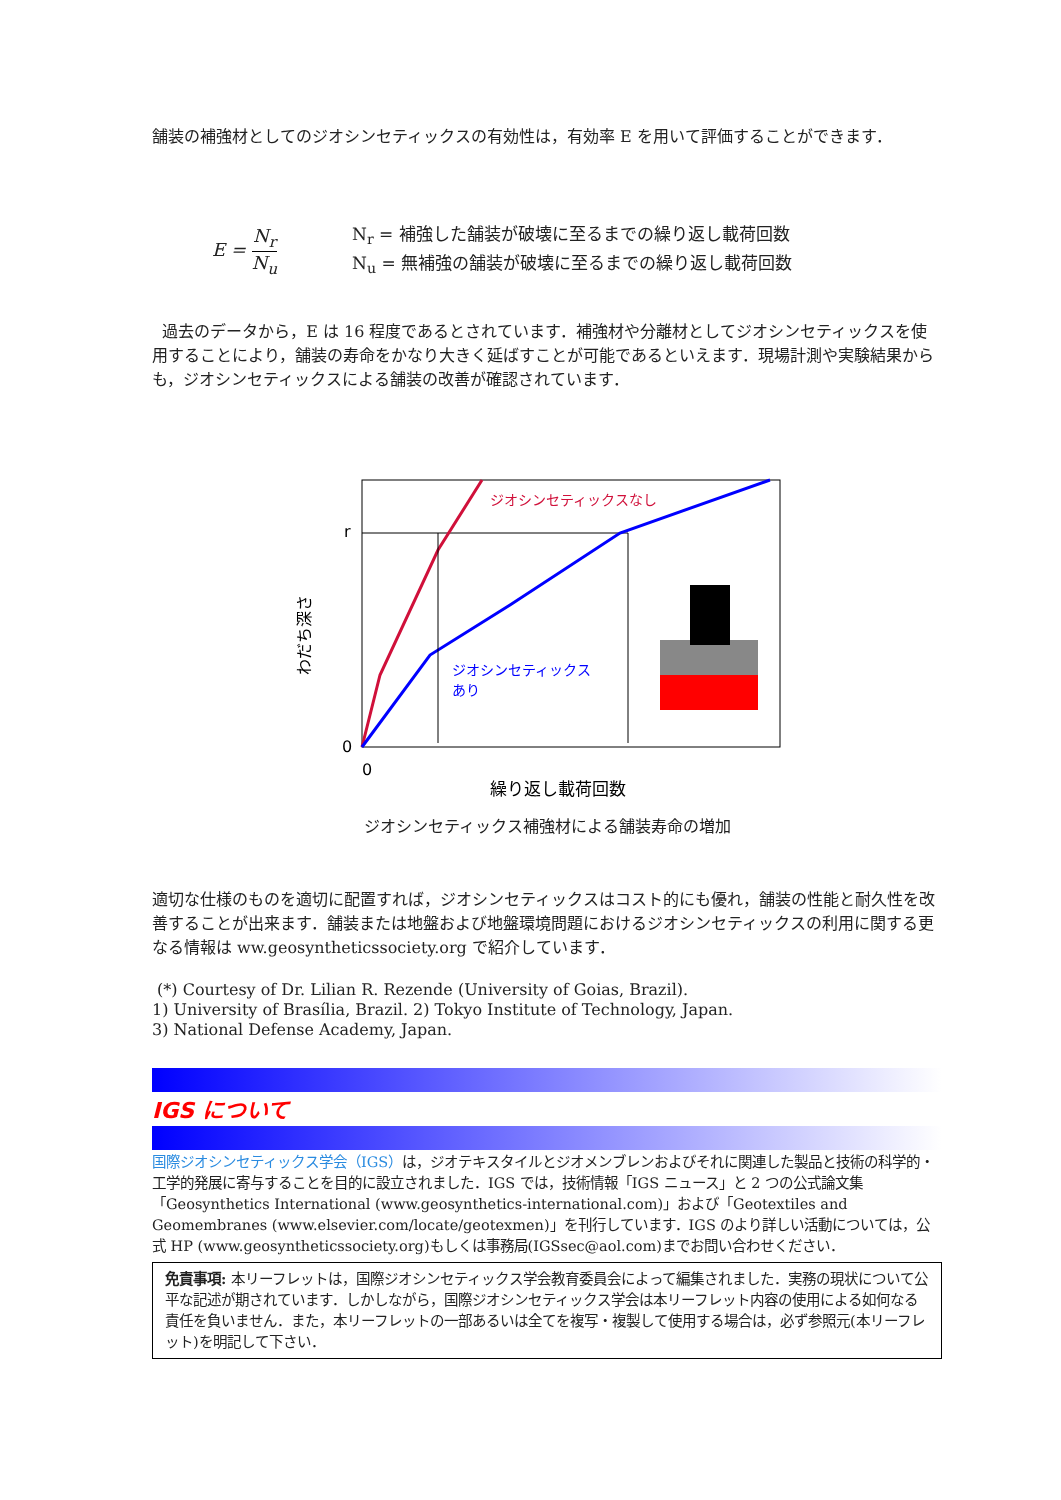舗装の補強材としてのジオシンセティックスの有効性は，有効率 E を用いて評価することができます．
E = N<sub>r</sub> N<sub>u</sub>
N<sub>r</sub> = 補強した舗装が破壊に至るまでの繰り返し載荷回数
N<sub>u</sub> = 無補強の舗装が破壊に至るまでの繰り返し載荷回数
過去のデータから，E は 16 程度であるとされています．補強材や分離材としてジオシンセティックスを使用することにより，舗装の寿命をかなり大きく延ばすことが可能であるといえます．現場計測や実験結果からも，ジオシンセティックスによる舗装の改善が確認されています．
ジオシンセティックスなし
ジオシンセティックス
あり
r
0
0
繰り返し載荷回数
わだち深さ
ジオシンセティックス補強材による舗装寿命の増加
適切な仕様のものを適切に配置すれば，ジオシンセティックスはコスト的にも優れ，舗装の性能と耐久性を改善することが出来ます．舗装または地盤および地盤環境問題におけるジオシンセティックスの利用に関する更なる情報は ww.geosyntheticssociety.org で紹介しています．
(*) Courtesy of Dr. Lilian R. Rezende (University of Goias, Brazil).
1) University of Brasília, Brazil. 2) Tokyo Institute of Technology, Japan.
3) National Defense Academy, Japan.
IGS について
国際ジオシンセティックス学会（IGS）は，ジオテキスタイルとジオメンブレンおよびそれに関連した製品と技術の科学的・工学的発展に寄与することを目的に設立されました．IGS では，技術情報「IGS ニュース」と 2 つの公式論文集「Geosynthetics International (www.geosynthetics-international.com)」および「Geotextiles and Geomembranes (www.elsevier.com/locate/geotexmen)」を刊行しています．IGS のより詳しい活動については，公式 HP (www.geosyntheticssociety.org)もしくは事務局(IGSsec@aol.com)までお問い合わせください．
免責事項: 本リーフレットは，国際ジオシンセティックス学会教育委員会によって編集されました．実務の現状について公平な記述が期されています．しかしながら，国際ジオシンセティックス学会は本リーフレット内容の使用による如何なる責任を負いません．また，本リーフレットの一部あるいは全てを複写・複製して使用する場合は，必ず参照元(本リーフレット)を明記して下さい．